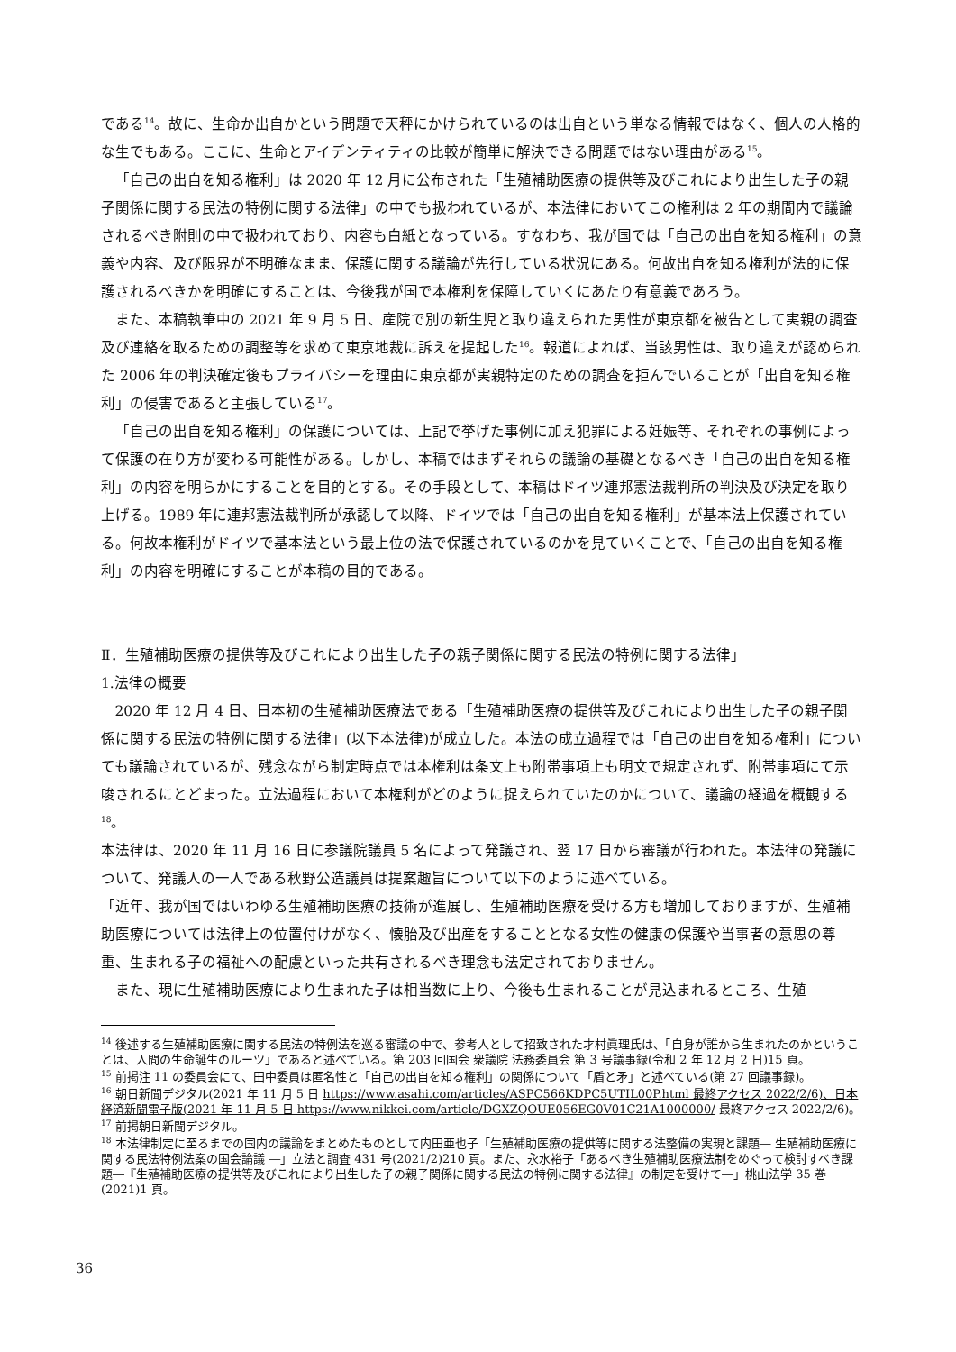である<sup>14</sup>。故に、生命か出自かという問題で天秤にかけられているのは出自という単なる情報ではなく、個人の人格的な生でもある。ここに、生命とアイデンティティの比較が簡単に解決できる問題ではない理由がある<sup>15</sup>。
「自己の出自を知る権利」は 2020 年 12 月に公布された「生殖補助医療の提供等及びこれにより出生した子の親子関係に関する民法の特例に関する法律」の中でも扱われているが、本法律においてこの権利は 2 年の期間内で議論されるべき附則の中で扱われており、内容も白紙となっている。すなわち、我が国では「自己の出自を知る権利」の意義や内容、及び限界が不明確なまま、保護に関する議論が先行している状況にある。何故出自を知る権利が法的に保護されるべきかを明確にすることは、今後我が国で本権利を保障していくにあたり有意義であろう。
また、本稿執筆中の 2021 年 9 月 5 日、産院で別の新生児と取り違えられた男性が東京都を被告として実親の調査及び連絡を取るための調整等を求めて東京地裁に訴えを提起した<sup>16</sup>。報道によれば、当該男性は、取り違えが認められた 2006 年の判決確定後もプライバシーを理由に東京都が実親特定のための調査を拒んでいることが「出自を知る権利」の侵害であると主張している<sup>17</sup>。
「自己の出自を知る権利」の保護については、上記で挙げた事例に加え犯罪による妊娠等、それぞれの事例によって保護の在り方が変わる可能性がある。しかし、本稿ではまずそれらの議論の基礎となるべき「自己の出自を知る権利」の内容を明らかにすることを目的とする。その手段として、本稿はドイツ連邦憲法裁判所の判決及び決定を取り上げる。1989 年に連邦憲法裁判所が承認して以降、ドイツでは「自己の出自を知る権利」が基本法上保護されている。何故本権利がドイツで基本法という最上位の法で保護されているのかを見ていくことで、「自己の出自を知る権利」の内容を明確にすることが本稿の目的である。
Ⅱ．生殖補助医療の提供等及びこれにより出生した子の親子関係に関する民法の特例に関する法律」
1.法律の概要
2020 年 12 月 4 日、日本初の生殖補助医療法である「生殖補助医療の提供等及びこれにより出生した子の親子関係に関する民法の特例に関する法律」(以下本法律)が成立した。本法の成立過程では「自己の出自を知る権利」についても議論されているが、残念ながら制定時点では本権利は条文上も附帯事項上も明文で規定されず、附帯事項にて示唆されるにとどまった。立法過程において本権利がどのように捉えられていたのかについて、議論の経過を概観する<sup>18</sup>。
本法律は、2020 年 11 月 16 日に参議院議員 5 名によって発議され、翌 17 日から審議が行われた。本法律の発議について、発議人の一人である秋野公造議員は提案趣旨について以下のように述べている。
「近年、我が国ではいわゆる生殖補助医療の技術が進展し、生殖補助医療を受ける方も増加しておりますが、生殖補助医療については法律上の位置付けがなく、懐胎及び出産をすることとなる女性の健康の保護や当事者の意思の尊重、生まれる子の福祉への配慮といった共有されるべき理念も法定されておりません。
また、現に生殖補助医療により生まれた子は相当数に上り、今後も生まれることが見込まれるところ、生殖
<sup>14</sup> 後述する生殖補助医療に関する民法の特例法を巡る審議の中で、参考人として招致された才村眞理氏は、「自身が誰から生まれたのかということは、人間の生命誕生のルーツ」であると述べている。第 203 回国会 衆議院 法務委員会 第 3 号議事録(令和 2 年 12 月 2 日)15 頁。
<sup>15</sup> 前掲注 11 の委員会にて、田中委員は匿名性と「自己の出自を知る権利」の関係について「盾と矛」と述べている(第 27 回議事録)。
<sup>16</sup> 朝日新聞デジタル(2021 年 11 月 5 日 https://www.asahi.com/articles/ASPC566KDPC5UTIL00P.html 最終アクセス 2022/2/6)、日本経済新聞電子版(2021 年 11 月 5 日 https://www.nikkei.com/article/DGXZQOUE056EG0V01C21A1000000/ 最終アクセス 2022/2/6)。
<sup>17</sup> 前掲朝日新聞デジタル。
<sup>18</sup> 本法律制定に至るまでの国内の議論をまとめたものとして内田亜也子「生殖補助医療の提供等に関する法整備の実現と課題― 生殖補助医療に関する民法特例法案の国会論議 ―」立法と調査 431 号(2021/2)210 頁。また、永水裕子「あるべき生殖補助医療法制をめぐって検討すべき課題―『生殖補助医療の提供等及びこれにより出生した子の親子関係に関する民法の特例に関する法律』の制定を受けて―」桃山法学 35 巻(2021)1 頁。
36